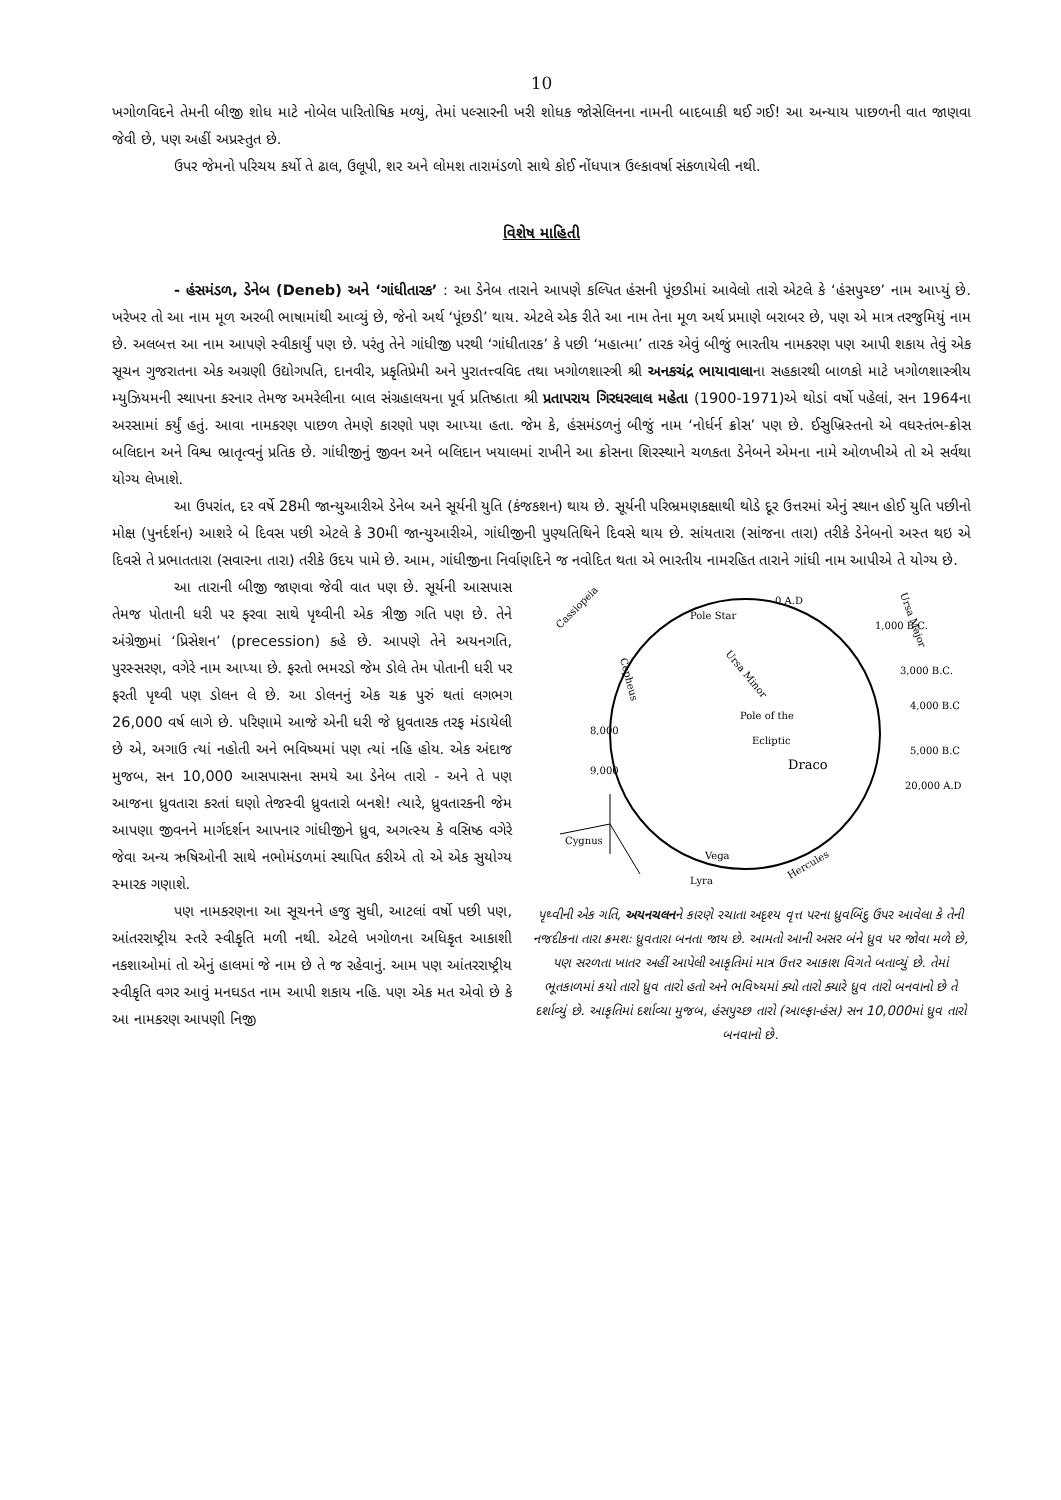10
ખગોળવિદને તેમની બીજી શોધ માટે નોબેલ પારિતોષિક મળ્યું, તેમાં પલ્સારની ખરી શોધક જોસેલિનના નામની બાદબાકી થઈ ગઈ! આ અન્યાય પાછળની વાત જાણવા જેવી છે, પણ અહીં અપ્રસ્તુત છે.
ઉપર જેમનો પરિચય કર્યો તે ઢાલ, ઉલૂપી, શર અને લોમશ તારામંડળો સાથે કોઈ નોંધપાત્ર ઉલ્કાવર્ષા સંકળાયેલી નથી.
વિશેષ માહિતી
- હંસમંડળ, ડેનેબ (Deneb) અને ‘ગાંધીતારક’ : આ ડેનેબ તારાને આપણે કલ્પિત હંસની પૂંછડીમાં આવેલો તારો એટલે કે ‘હંસપુચ્છ’ નામ આપ્યું છે. ખરેખર તો આ નામ મૂળ અરબી ભાષામાંથી આવ્યું છે, જેનો અર્થ ‘પૂંછડી’ થાય. એટલે એક રીતે આ નામ તેના મૂળ અર્થ પ્રમાણે બરાબર છે, પણ એ માત્ર તરજુમિયું નામ છે. અલબત્ત આ નામ આપણે સ્વીકાર્યું પણ છે. પરંતુ તેને ગાંધીજી પરથી ‘ગાંધીતારક’ કે પછી ‘મહાત્મા’ તારક એવું બીજું ભારતીય નામકરણ પણ આપી શકાય તેવું એક સૂચન ગુજરાતના એક અગ્રણી ઉદ્યોગપતિ, દાનવીર, પ્રકૃતિપ્રેમી અને પુરાતત્ત્વવિદ તથા ખગોળશાસ્ત્રી શ્રી અનકચંદ્ર ભાયાવાલાના સહકારથી બાળકો માટે ખગોળશાસ્ત્રીય મ્યુઝિયમની સ્થાપના કરનાર તેમજ અમરેલીના બાલ સંગ્રહાલયના પૂર્વ પ્રતિષ્ઠાતા શ્રી પ્રતાપરાય ગિરધરલાલ મહેતા (1900-1971)એ થોડાં વર્ષો પહેલાં, સન 1964ના અરસામાં કર્યું હતું. આવા નામકરણ પાછળ તેમણે કારણો પણ આપ્યા હતા. જેમ કે, હંસમંડળનું બીજું નામ ‘નોર્ધર્ન ક્રોસ’ પણ છે. ઈસુખ્રિસ્તનો એ વધસ્તંભ-ક્રોસ બલિદાન અને વિશ્વ ભ્રાતૃત્વનું પ્રતિક છે. ગાંધીજીનું જીવન અને બલિદાન ખયાલમાં રાખીને આ ક્રોસના શિરસ્થાને ચળકતા ડેનેબને એમના નામે ઓળખીએ તો એ સર્વથા યોગ્ય લેખાશે.
આ ઉપરાંત, દર વર્ષે 28મી જાન્યુઆરીએ ડેનેબ અને સૂર્યની યુતિ (કંજકશન) થાય છે. સૂર્યની પરિભ્રમણકક્ષાથી થોડે દૂર ઉત્તરમાં એનું સ્થાન હોઈ યુતિ પછીનો મોક્ષ (પુનર્દર્શન) આશરે બે દિવસ પછી એટલે કે 30મી જાન્યુઆરીએ, ગાંધીજીની પુણ્યતિથિને દિવસે થાય છે. સાંયતારા (સાંજના તારા) તરીકે ડેનેબનો અસ્ત થઇ એ દિવસે તે પ્રભાતતારા (સવારના તારા) તરીકે ઉદય પામે છે. આમ, ગાંધીજીના નિર્વાણદિને જ નવોદિત થતા એ ભારતીય નામરહિત તારાને ગાંધી નામ આપીએ તે યોગ્ય છે.
આ તારાની બીજી જાણવા જેવી વાત પણ છે. સૂર્યની આસપાસ તેમજ પોતાની ધરી પર ફરવા સાથે પૃથ્વીની એક ત્રીજી ગતિ પણ છે. તેને અંગ્રેજીમાં ‘પ્રિસેશન’ (precession) કહે છે. આપણે તેને અયનગતિ, પુરસ્સરણ, વગેરે નામ આપ્યા છે. ફરતો ભમરડો જેમ ડોલે તેમ પોતાની ધરી પર ફરતી પૃથ્વી પણ ડોલન લે છે. આ ડોલનનું એક ચક્ર પુરું થતાં લગભગ 26,000 વર્ષ લાગે છે. પરિણામે આજે એની ધરી જે ધ્રુવતારક તરફ મંડાયેલી છે એ, અગાઉ ત્યાં નહોતી અને ભવિષ્યમાં પણ ત્યાં નહિ હોય. એક અંદાજ મુજબ, સન 10,000 આસપાસના સમયે આ ડેનેબ તારો - અને તે પણ આજના ધ્રુવતારા કરતાં ઘણો તેજસ્વી ધ્રુવતારો બનશે! ત્યારે, ધ્રુવતારકની જેમ આપણા જીવનને માર્ગદર્શન આપનાર ગાંધીજીને ધ્રુવ, અગત્સ્ય કે વસિષ્ઠ વગેરે જેવા અન્ય ઋષિઓની સાથે નભોમંડળમાં સ્થાપિત કરીએ તો એ એક સુયોગ્ય સ્મારક ગણાશે.
પણ નામકરણના આ સૂચનને હજુ સુધી, આટલાં વર્ષો પછી પણ, આંતરરાષ્ટ્રીય સ્તરે સ્વીકૃતિ મળી નથી. એટલે ખગોળના અધિકૃત આકાશી નકશાઓમાં તો એનું હાલમાં જે નામ છે તે જ રહેવાનું. આમ પણ આંતરરાષ્ટ્રીય સ્વીકૃતિ વગર આવું મનઘડત નામ આપી શકાય નહિ. પણ એક મત એવો છે કે આ નામકરણ આપણી નિજી
Pole Star
Ursa Minor
Pole of the
Ecliptic
Draco
Cassiopeia
Ursa Major
Cepheus
Cygnus
Vega
Lyra
Hercules
1,000 B.C.
3,000 B.C.
4,000 B.C
5,000 B.C
20,000 A.D
0 A.D
8,000
9,000
પૃથ્વીની એક ગતિ, અયનચલનને કારણે રચાતા અદૃશ્ય વૃત્ત પરના ધ્રુવબિંદુ ઉપર આવેલા કે તેની નજદીકના તારા ક્રમશઃ ધ્રુવતારા બનતા જાય છે. આમતો આની અસર બંને ધ્રુવ પર જોવા મળે છે, પણ સરળતા ખાતર અહીં આપેલી આકૃતિમાં માત્ર ઉત્તર આકાશ વિગતે બતાવ્યું છે. તેમાં ભૂતકાળમાં કયો તારો ધ્રુવ તારો હતો અને ભવિષ્યમાં ક્યો તારો ક્યારે ધ્રુવ તારો બનવાનો છે તે દર્શાવ્યું છે. આકૃતિમાં દર્શાવ્યા મુજબ, હંસપુચ્છ તારો (આલ્ફા-હંસ) સન 10,000માં ધ્રુવ તારો બનવાનો છે.